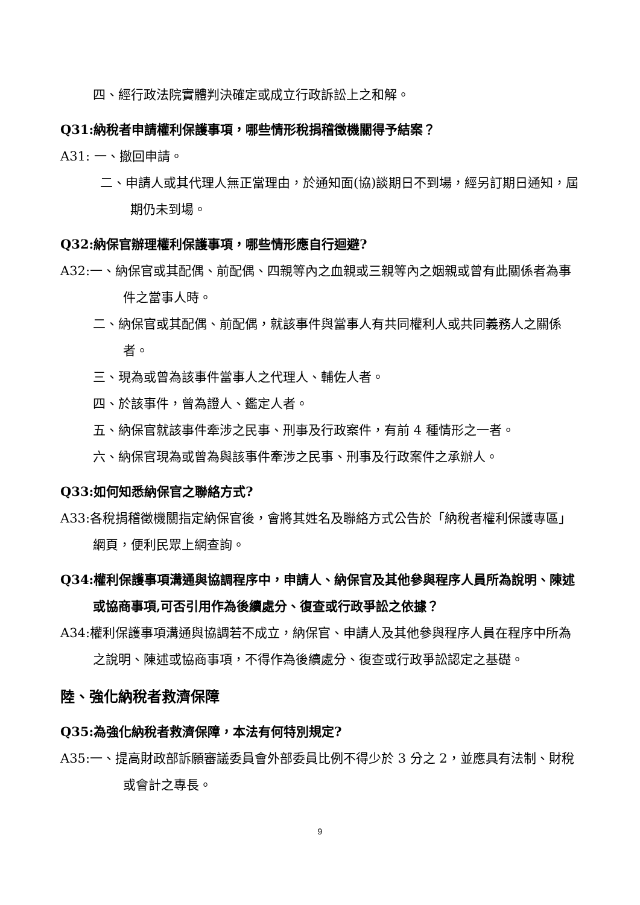四、經行政法院實體判決確定或成立行政訴訟上之和解。
Q31:納稅者申請權利保護事項，哪些情形稅捐稽徵機關得予結案？
A31: 一、撤回申請。
二、申請人或其代理人無正當理由，於通知面(協)談期日不到場，經另訂期日通知，屆期仍未到場。
Q32:納保官辦理權利保護事項，哪些情形應自行迴避?
A32:一、納保官或其配偶、前配偶、四親等內之血親或三親等內之姻親或曾有此關係者為事件之當事人時。
二、納保官或其配偶、前配偶，就該事件與當事人有共同權利人或共同義務人之關係者。
三、現為或曾為該事件當事人之代理人、輔佐人者。
四、於該事件，曾為證人、鑑定人者。
五、納保官就該事件牽涉之民事、刑事及行政案件，有前 4 種情形之一者。
六、納保官現為或曾為與該事件牽涉之民事、刑事及行政案件之承辦人。
Q33:如何知悉納保官之聯絡方式?
A33:各稅捐稽徵機關指定納保官後，會將其姓名及聯絡方式公告於「納稅者權利保護專區」網頁，便利民眾上網查詢。
Q34:權利保護事項溝通與協調程序中，申請人、納保官及其他參與程序人員所為說明、陳述或協商事項,可否引用作為後續處分、復查或行政爭訟之依據？
A34:權利保護事項溝通與協調若不成立，納保官、申請人及其他參與程序人員在程序中所為之說明、陳述或協商事項，不得作為後續處分、復查或行政爭訟認定之基礎。
陸、強化納稅者救濟保障
Q35:為強化納稅者救濟保障，本法有何特別規定?
A35:一、提高財政部訴願審議委員會外部委員比例不得少於 3 分之 2，並應具有法制、財稅或會計之專長。
9